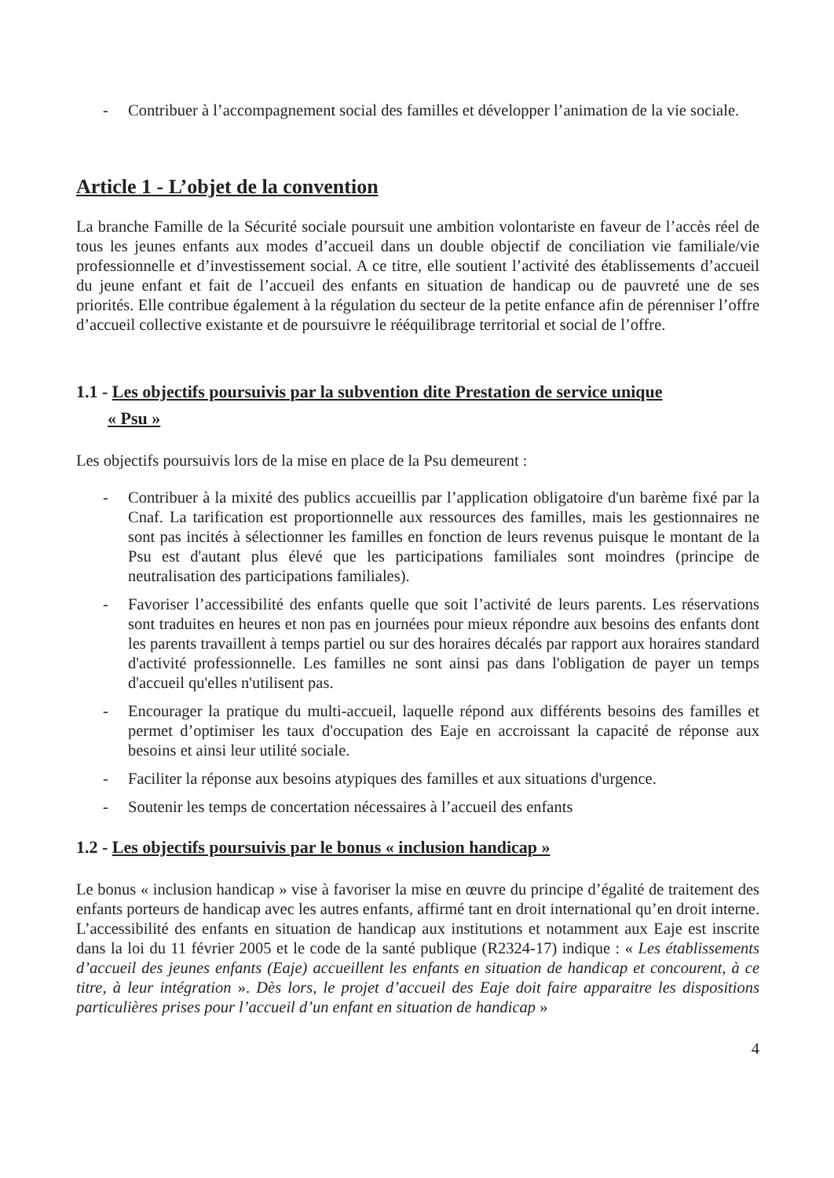- Contribuer à l’accompagnement social des familles et développer l’animation de la vie sociale.
Article 1 - L’objet de la convention
La branche Famille de la Sécurité sociale poursuit une ambition volontariste en faveur de l’accès réel de tous les jeunes enfants aux modes d’accueil dans un double objectif de conciliation vie familiale/vie professionnelle et d’investissement social. A ce titre, elle soutient l’activité des établissements d’accueil du jeune enfant et fait de l’accueil des enfants en situation de handicap ou de pauvreté une de ses priorités. Elle contribue également à la régulation du secteur de la petite enfance afin de pérenniser l’offre d’accueil collective existante et de poursuivre le rééquilibrage territorial et social de l’offre.
1.1 - Les objectifs poursuivis par la subvention dite Prestation de service unique
« Psu »
Les objectifs poursuivis lors de la mise en place de la Psu demeurent :
- Contribuer à la mixité des publics accueillis par l’application obligatoire d'un barème fixé par la Cnaf. La tarification est proportionnelle aux ressources des familles, mais les gestionnaires ne sont pas incités à sélectionner les familles en fonction de leurs revenus puisque le montant de la Psu est d'autant plus élevé que les participations familiales sont moindres (principe de neutralisation des participations familiales).
- Favoriser l’accessibilité des enfants quelle que soit l’activité de leurs parents. Les réservations sont traduites en heures et non pas en journées pour mieux répondre aux besoins des enfants dont les parents travaillent à temps partiel ou sur des horaires décalés par rapport aux horaires standard d'activité professionnelle. Les familles ne sont ainsi pas dans l'obligation de payer un temps d'accueil qu'elles n'utilisent pas.
- Encourager la pratique du multi-accueil, laquelle répond aux différents besoins des familles et permet d’optimiser les taux d'occupation des Eaje en accroissant la capacité de réponse aux besoins et ainsi leur utilité sociale.
- Faciliter la réponse aux besoins atypiques des familles et aux situations d'urgence.
- Soutenir les temps de concertation nécessaires à l’accueil des enfants
1.2 - Les objectifs poursuivis par le bonus « inclusion handicap »
Le bonus « inclusion handicap » vise à favoriser la mise en œuvre du principe d’égalité de traitement des enfants porteurs de handicap avec les autres enfants, affirmé tant en droit international qu’en droit interne. L’accessibilité des enfants en situation de handicap aux institutions et notamment aux Eaje est inscrite dans la loi du 11 février 2005 et le code de la santé publique (R2324-17) indique : « Les établissements d’accueil des jeunes enfants (Eaje) accueillent les enfants en situation de handicap et concourent, à ce titre, à leur intégration ». Dès lors, le projet d’accueil des Eaje doit faire apparaitre les dispositions particulières prises pour l’accueil d’un enfant en situation de handicap »
4